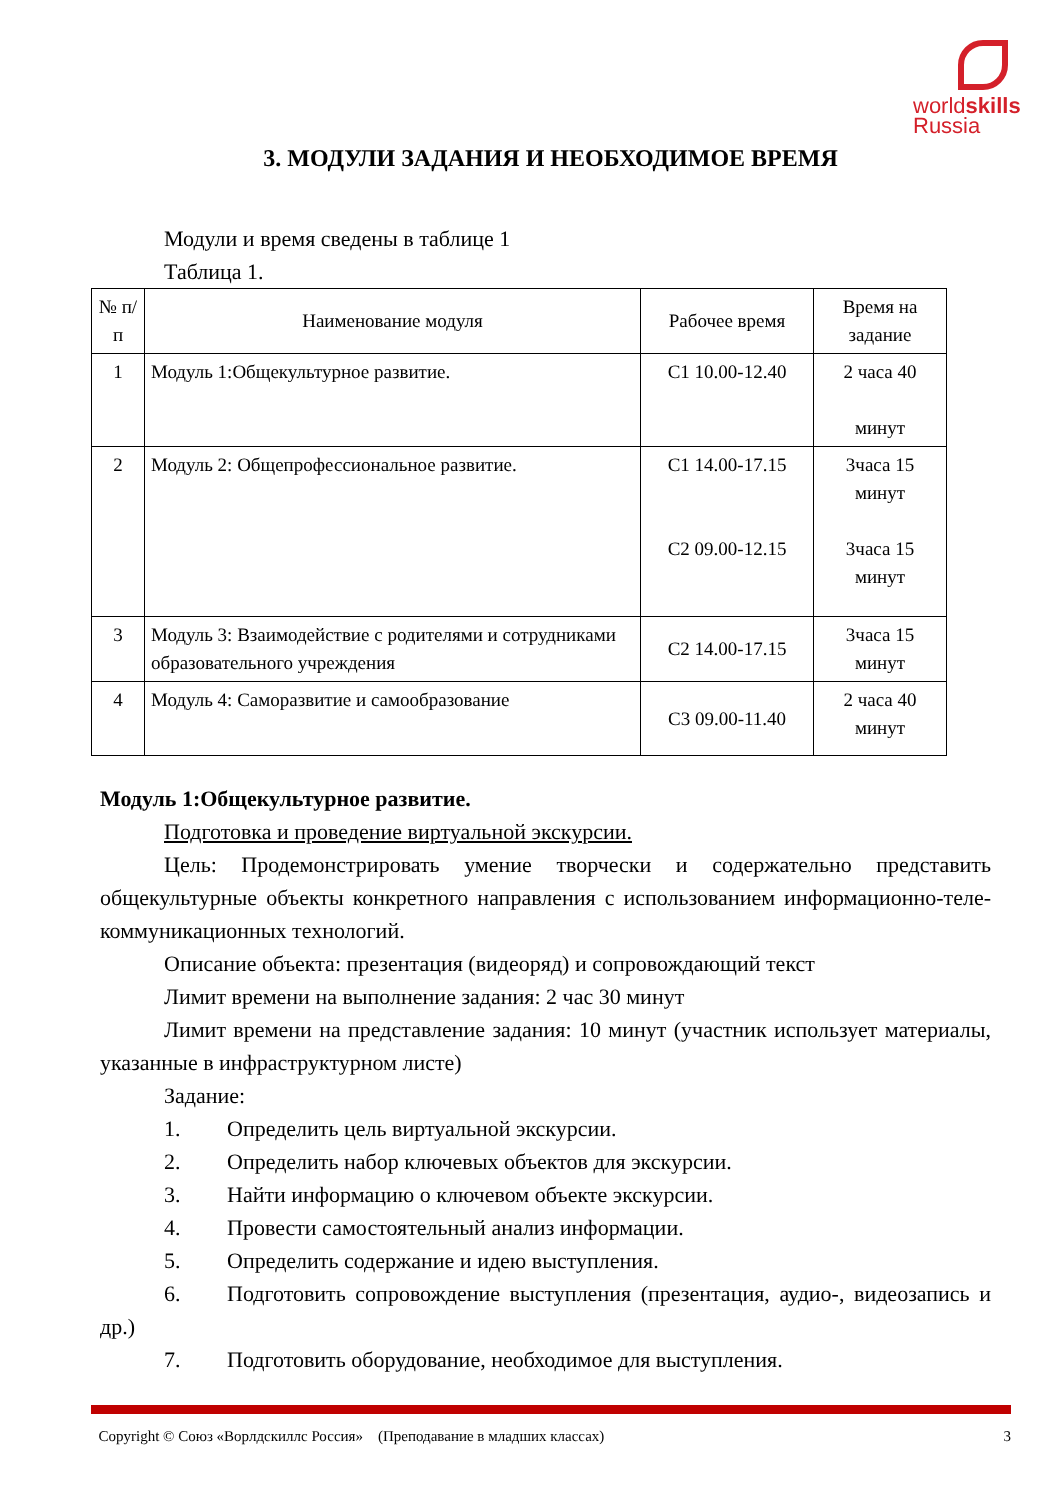worldskills
Russia
3. МОДУЛИ ЗАДАНИЯ И НЕОБХОДИМОЕ ВРЕМЯ
Модули и время сведены в таблице 1
Таблица 1.
| № п/п | Наименование модуля | Рабочее время | Время на задание |
| --- | --- | --- | --- |
| 1 | Модуль 1:Общекультурное развитие. | С1 10.00-12.40 | 2 часа 40 минут |
| 2 | Модуль 2: Общепрофессиональное развитие. | С1 14.00-17.15 С2 09.00-12.15 | 3часа 15 минут 3часа 15 минут |
| 3 | Модуль 3: Взаимодействие с родителями и сотрудниками образовательного учреждения | С2 14.00-17.15 | 3часа 15 минут |
| 4 | Модуль 4: Саморазвитие и самообразование | С3 09.00-11.40 | 2 часа 40 минут |
Модуль 1:Общекультурное развитие.
Подготовка и проведение виртуальной экскурсии.
Цель: Продемонстрировать умение творчески и содержательно представить общекультурные объекты конкретного направления с использованием информационно-теле- коммуникационных технологий.
Описание объекта: презентация (видеоряд) и сопровождающий текст
Лимит времени на выполнение задания: 2 час 30 минут
Лимит времени на представление задания: 10 минут (участник использует материалы, указанные в инфраструктурном листе)
Задание:
1. Определить цель виртуальной экскурсии.
2. Определить набор ключевых объектов для экскурсии.
3. Найти информацию о ключевом объекте экскурсии.
4. Провести самостоятельный анализ информации.
5. Определить содержание и идею выступления.
6. Подготовить сопровождение выступления (презентация, аудио-, видеозапись и др.)
7. Подготовить оборудование, необходимое для выступления.
Copyright © Союз «Ворлдскиллс Россия» (Преподавание в младших классах) 3